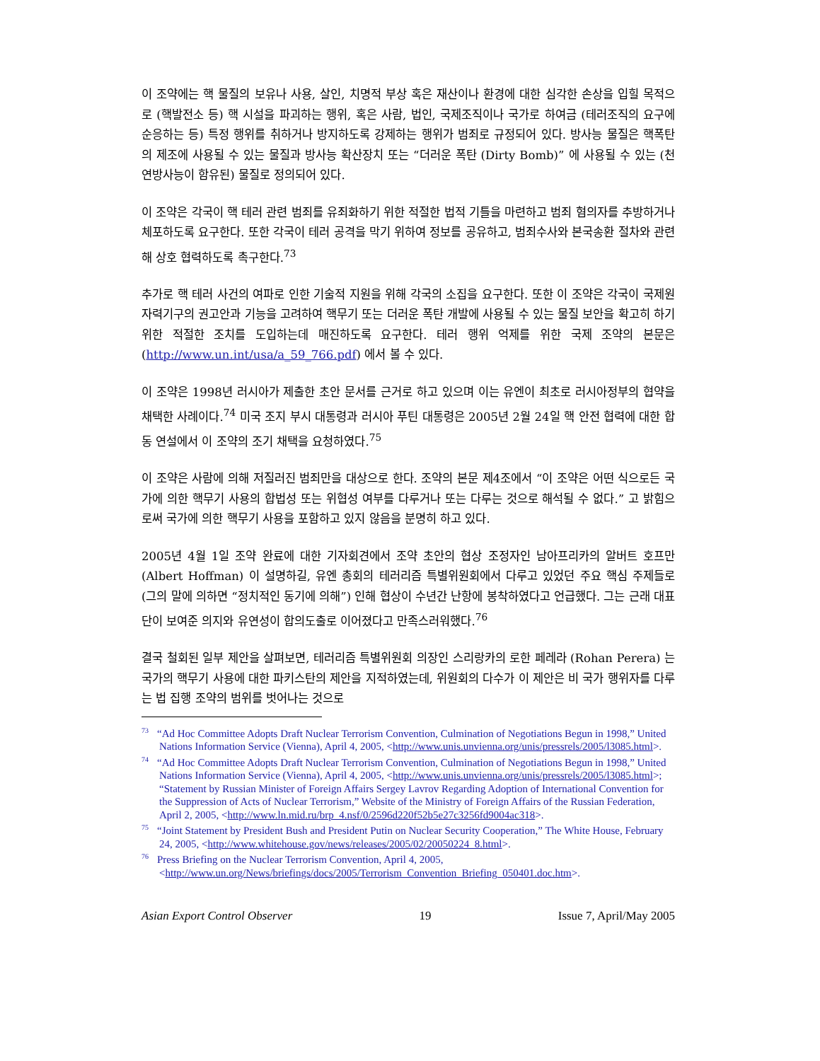이 조약에는 핵 물질의 보유나 사용, 살인, 치명적 부상 혹은 재산이나 환경에 대한 심각한 손상을 입힐 목적으로 (핵발전소 등) 핵 시설을 파괴하는 행위, 혹은 사람, 법인, 국제조직이나 국가로 하여금 (테러조직의 요구에 순응하는 등) 특정 행위를 취하거나 방지하도록 강제하는 행위가 범죄로 규정되어 있다. 방사능 물질은 핵폭탄의 제조에 사용될 수 있는 물질과 방사능 확산장치 또는 “더러운 폭탄 (Dirty Bomb)” 에 사용될 수 있는 (천연방사능이 함유된) 물질로 정의되어 있다.
이 조약은 각국이 핵 테러 관련 범죄를 유죄화하기 위한 적절한 법적 기틀을 마련하고 범죄 혐의자를 추방하거나 체포하도록 요구한다. 또한 각국이 테러 공격을 막기 위하여 정보를 공유하고, 범죄수사와 본국송환 절차와 관련해 상호 협력하도록 촉구한다.<sup>73</sup>
추가로 핵 테러 사건의 여파로 인한 기술적 지원을 위해 각국의 소집을 요구한다. 또한 이 조약은 각국이 국제원자력기구의 권고안과 기능을 고려하여 핵무기 또는 더러운 폭탄 개발에 사용될 수 있는 물질 보안을 확고히 하기 위한 적절한 조치를 도입하는데 매진하도록 요구한다. 테러 행위 억제를 위한 국제 조약의 본문은 (http://www.un.int/usa/a_59_766.pdf) 에서 볼 수 있다.
이 조약은 1998년 러시아가 제출한 초안 문서를 근거로 하고 있으며 이는 유엔이 최초로 러시아정부의 협약을 채택한 사례이다.<sup>74</sup> 미국 조지 부시 대통령과 러시아 푸틴 대통령은 2005년 2월 24일 핵 안전 협력에 대한 합동 연설에서 이 조약의 조기 채택을 요청하였다.<sup>75</sup>
이 조약은 사람에 의해 저질러진 범죄만을 대상으로 한다. 조약의 본문 제4조에서 “이 조약은 어떤 식으로든 국가에 의한 핵무기 사용의 합법성 또는 위협성 여부를 다루거나 또는 다루는 것으로 해석될 수 없다.” 고 밝힘으로써 국가에 의한 핵무기 사용을 포함하고 있지 않음을 분명히 하고 있다.
2005년 4월 1일 조약 완료에 대한 기자회견에서 조약 초안의 협상 조정자인 남아프리카의 알버트 호프만 (Albert Hoffman) 이 설명하길, 유엔 총회의 테러리즘 특별위원회에서 다루고 있었던 주요 핵심 주제들로 (그의 말에 의하면 “정치적인 동기에 의해”) 인해 협상이 수년간 난항에 봉착하였다고 언급했다. 그는 근래 대표단이 보여준 의지와 유연성이 합의도출로 이어졌다고 만족스러워했다.<sup>76</sup>
결국 철회된 일부 제안을 살펴보면, 테러리즘 특별위원회 의장인 스리랑카의 로한 페레라 (Rohan Perera) 는 국가의 핵무기 사용에 대한 파키스탄의 제안을 지적하였는데, 위원회의 다수가 이 제안은 비 국가 행위자를 다루는 법 집행 조약의 범위를 벗어나는 것으로
<sup>73</sup> “Ad Hoc Committee Adopts Draft Nuclear Terrorism Convention, Culmination of Negotiations Begun in 1998,” United Nations Information Service (Vienna), April 4, 2005, <http://www.unis.unvienna.org/unis/pressrels/2005/l3085.html>.
<sup>74</sup> “Ad Hoc Committee Adopts Draft Nuclear Terrorism Convention, Culmination of Negotiations Begun in 1998,” United Nations Information Service (Vienna), April 4, 2005, <http://www.unis.unvienna.org/unis/pressrels/2005/l3085.html>; “Statement by Russian Minister of Foreign Affairs Sergey Lavrov Regarding Adoption of International Convention for the Suppression of Acts of Nuclear Terrorism,” Website of the Ministry of Foreign Affairs of the Russian Federation, April 2, 2005, <http://www.ln.mid.ru/brp_4.nsf/0/2596d220f52b5e27c3256fd9004ac318>.
<sup>75</sup> “Joint Statement by President Bush and President Putin on Nuclear Security Cooperation,” The White House, February 24, 2005, <http://www.whitehouse.gov/news/releases/2005/02/20050224_8.html>.
<sup>76</sup> Press Briefing on the Nuclear Terrorism Convention, April 4, 2005, <http://www.un.org/News/briefings/docs/2005/Terrorism_Convention_Briefing_050401.doc.htm>.
Asian Export Control Observer 19 Issue 7, April/May 2005